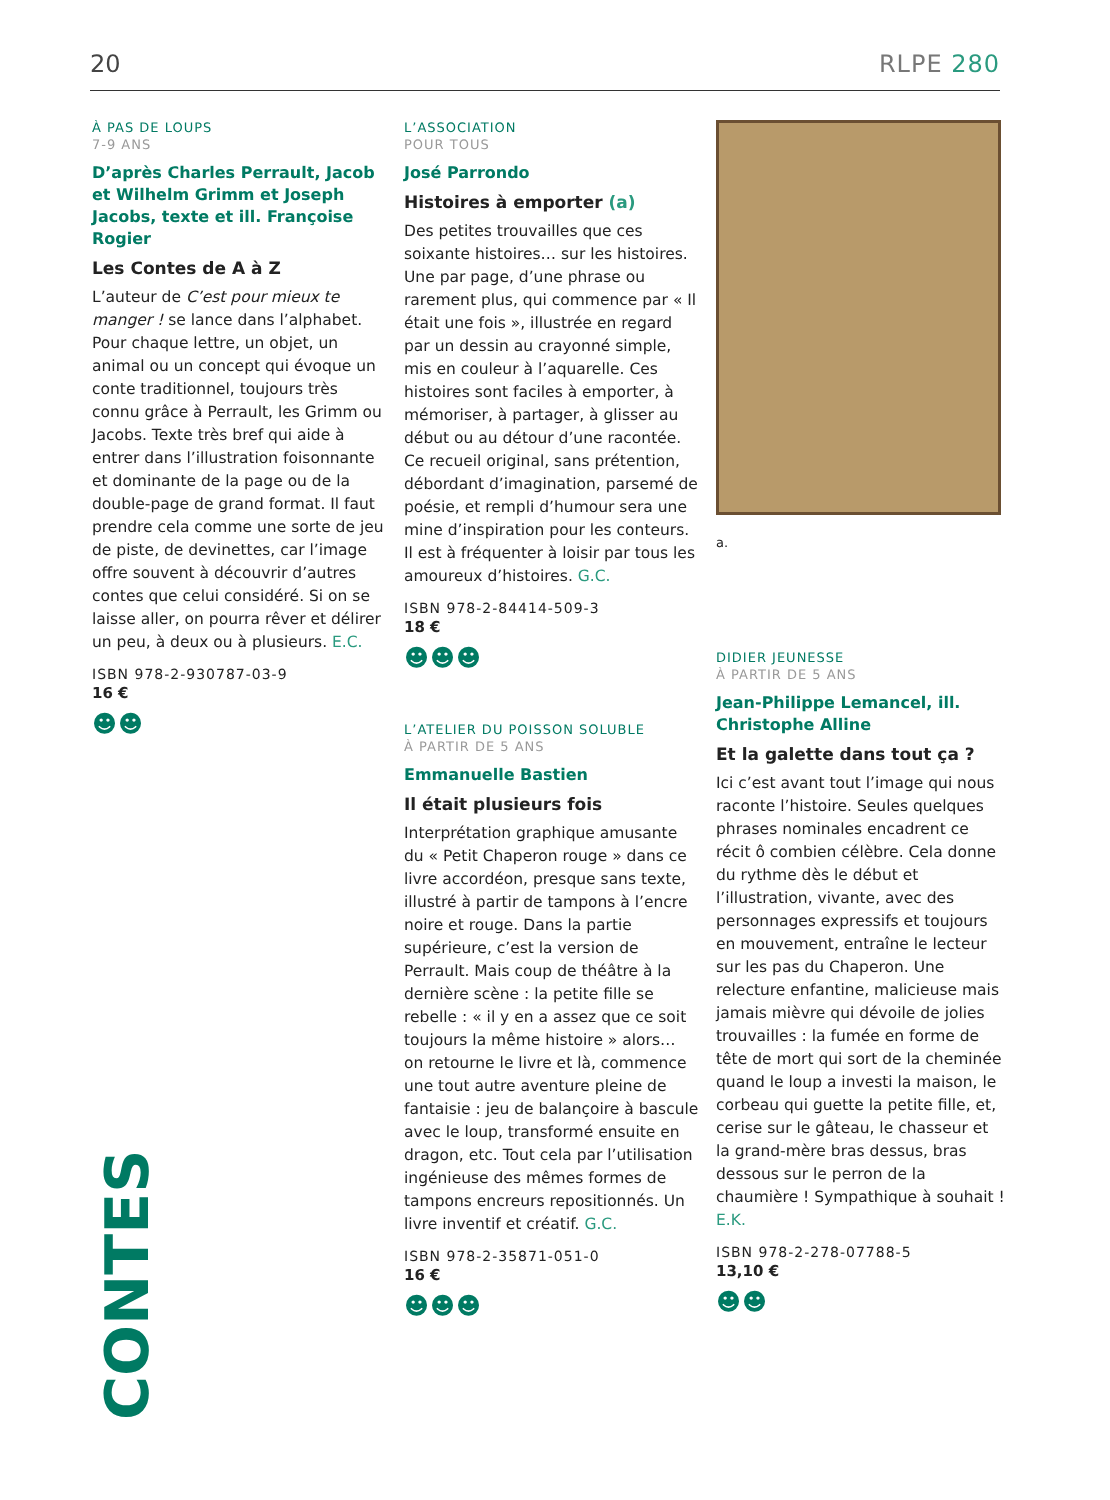20 RLPE 280
À PAS DE LOUPS
7-9 ANS
D’après Charles Perrault, Jacob et Wilhelm Grimm et Joseph Jacobs, texte et ill. Françoise Rogier
Les Contes de A à Z
L’auteur de C’est pour mieux te manger ! se lance dans l’alphabet. Pour chaque lettre, un objet, un animal ou un concept qui évoque un conte traditionnel, toujours très connu grâce à Perrault, les Grimm ou Jacobs. Texte très bref qui aide à entrer dans l’illustration foisonnante et dominante de la page ou de la double-page de grand format. Il faut prendre cela comme une sorte de jeu de piste, de devinettes, car l’image offre souvent à découvrir d’autres contes que celui considéré. Si on se laisse aller, on pourra rêver et délirer un peu, à deux ou à plusieurs. E.C.
ISBN 978-2-930787-03-9
16 €
☻☻
L’ASSOCIATION
POUR TOUS
José Parrondo
Histoires à emporter (a)
Des petites trouvailles que ces soixante histoires… sur les histoires. Une par page, d’une phrase ou rarement plus, qui commence par « Il était une fois », illustrée en regard par un dessin au crayonné simple, mis en couleur à l’aquarelle. Ces histoires sont faciles à emporter, à mémoriser, à partager, à glisser au début ou au détour d’une racontée. Ce recueil original, sans prétention, débordant d’imagination, parsemé de poésie, et rempli d’humour sera une mine d’inspiration pour les conteurs. Il est à fréquenter à loisir par tous les amoureux d’histoires. G.C.
ISBN 978-2-84414-509-3
18 €
☻☻☻
L’ATELIER DU POISSON SOLUBLE
À PARTIR DE 5 ANS
Emmanuelle Bastien
Il était plusieurs fois
Interprétation graphique amusante du « Petit Chaperon rouge » dans ce livre accordéon, presque sans texte, illustré à partir de tampons à l’encre noire et rouge. Dans la partie supérieure, c’est la version de Perrault. Mais coup de théâtre à la dernière scène : la petite fille se rebelle : « il y en a assez que ce soit toujours la même histoire » alors… on retourne le livre et là, commence une tout autre aventure pleine de fantaisie : jeu de balançoire à bascule avec le loup, transformé ensuite en dragon, etc. Tout cela par l’utilisation ingénieuse des mêmes formes de tampons encreurs repositionnés. Un livre inventif et créatif. G.C.
ISBN 978-2-35871-051-0
16 €
☻☻☻
a.
DIDIER JEUNESSE
À PARTIR DE 5 ANS
Jean-Philippe Lemancel, ill. Christophe Alline
Et la galette dans tout ça ?
Ici c’est avant tout l’image qui nous raconte l’histoire. Seules quelques phrases nominales encadrent ce récit ô combien célèbre. Cela donne du rythme dès le début et l’illustration, vivante, avec des personnages expressifs et toujours en mouvement, entraîne le lecteur sur les pas du Chaperon. Une relecture enfantine, malicieuse mais jamais mièvre qui dévoile de jolies trouvailles : la fumée en forme de tête de mort qui sort de la cheminée quand le loup a investi la maison, le corbeau qui guette la petite fille, et, cerise sur le gâteau, le chasseur et la grand-mère bras dessus, bras dessous sur le perron de la chaumière ! Sympathique à souhait ! E.K.
ISBN 978-2-278-07788-5
13,10 €
☻☻
CONTES